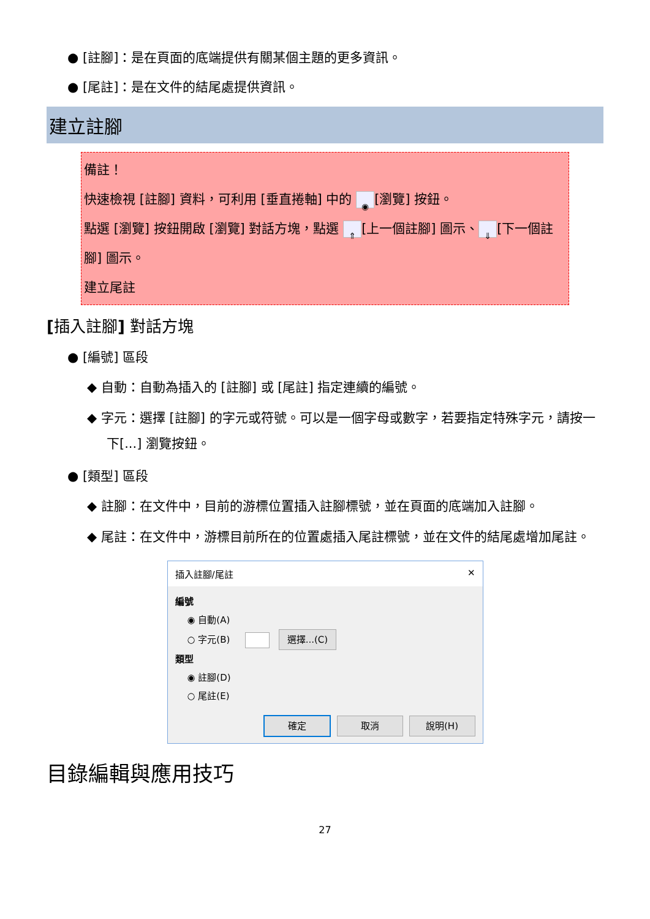● [註腳]：是在頁面的底端提供有關某個主題的更多資訊。
● [尾註]：是在文件的結尾處提供資訊。
建立註腳
備註！
快速檢視 [註腳] 資料，可利用 [垂直捲軸] 中的 ◉ [瀏覽] 按鈕。
點選 [瀏覽] 按鈕開啟 [瀏覽] 對話方塊，點選 ⇑ [上一個註腳] 圖示、 ⇓ [下一個註腳] 圖示。
建立尾註
[插入註腳] 對話方塊
● [編號] 區段
◆ 自動：自動為插入的 [註腳] 或 [尾註] 指定連續的編號。
◆ 字元：選擇 [註腳] 的字元或符號。可以是一個字母或數字，若要指定特殊字元，請按一下[...] 瀏覽按鈕。
● [類型] 區段
◆ 註腳：在文件中，目前的游標位置插入註腳標號，並在頁面的底端加入註腳。
◆ 尾註：在文件中，游標目前所在的位置處插入尾註標號，並在文件的結尾處增加尾註。
插入註腳/尾註 ✕
編號
◉ 自動(A)
○ 字元(B) 選擇...(C)
類型
◉ 註腳(D)
○ 尾註(E)
確定 取消 說明(H)
目錄編輯與應用技巧
27